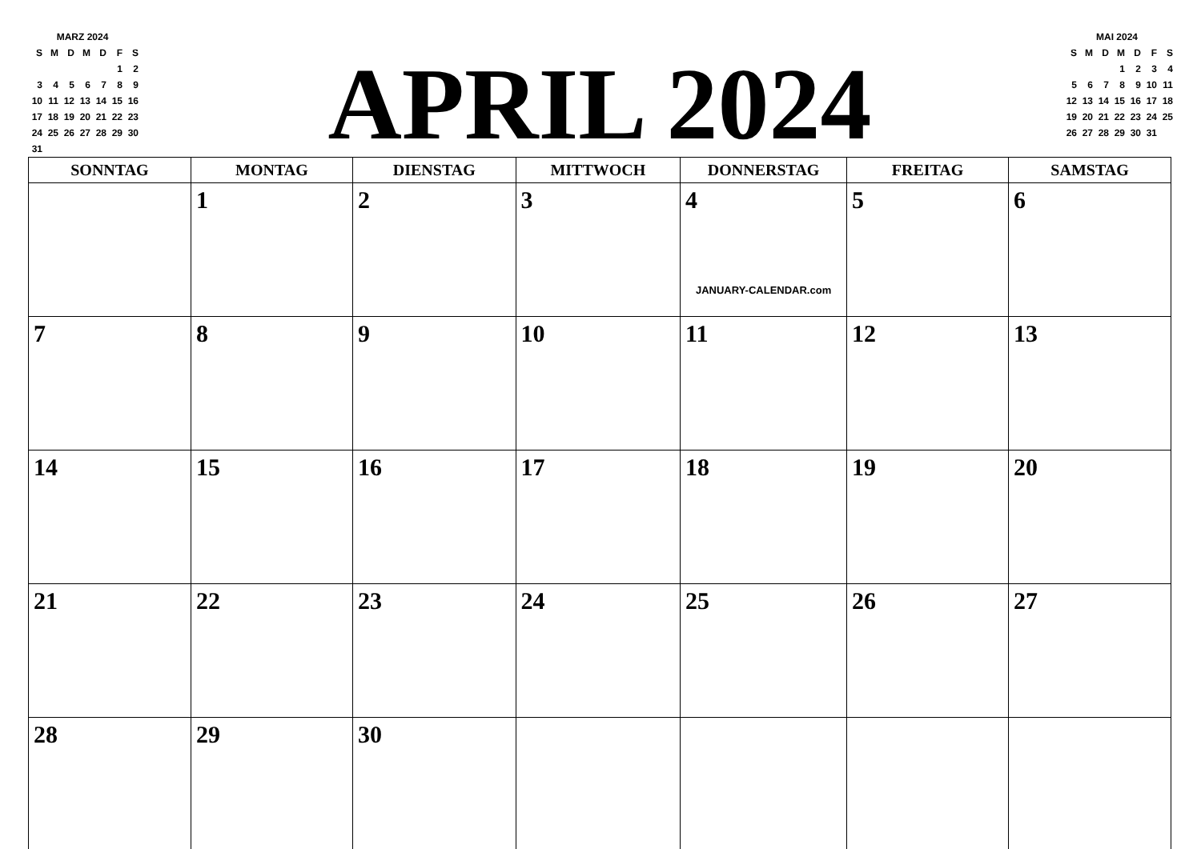| MARZ 2024 | | | | | | |
| S | M | D | M | D | F | S |
| | | | | | 1 | 2 |
| 3 | 4 | 5 | 6 | 7 | 8 | 9 |
| 10 | 11 | 12 | 13 | 14 | 15 | 16 |
| 17 | 18 | 19 | 20 | 21 | 22 | 23 |
| 24 | 25 | 26 | 27 | 28 | 29 | 30 |
| 31 | | | | | | |
APRIL 2024
| MAI 2024 | | | | | | |
| S | M | D | M | D | F | S |
| | | | 1 | 2 | 3 | 4 |
| 5 | 6 | 7 | 8 | 9 | 10 | 11 |
| 12 | 13 | 14 | 15 | 16 | 17 | 18 |
| 19 | 20 | 21 | 22 | 23 | 24 | 25 |
| 26 | 27 | 28 | 29 | 30 | 31 | |
| SONNTAG | MONTAG | DIENSTAG | MITTWOCH | DONNERSTAG | FREITAG | SAMSTAG |
| --- | --- | --- | --- | --- | --- | --- |
| | 1 | 2 | 3 | 4 JANUARY-CALENDAR.com | 5 | 6 |
| 7 | 8 | 9 | 10 | 11 | 12 | 13 |
| 14 | 15 | 16 | 17 | 18 | 19 | 20 |
| 21 | 22 | 23 | 24 | 25 | 26 | 27 |
| 28 | 29 | 30 | | | | |